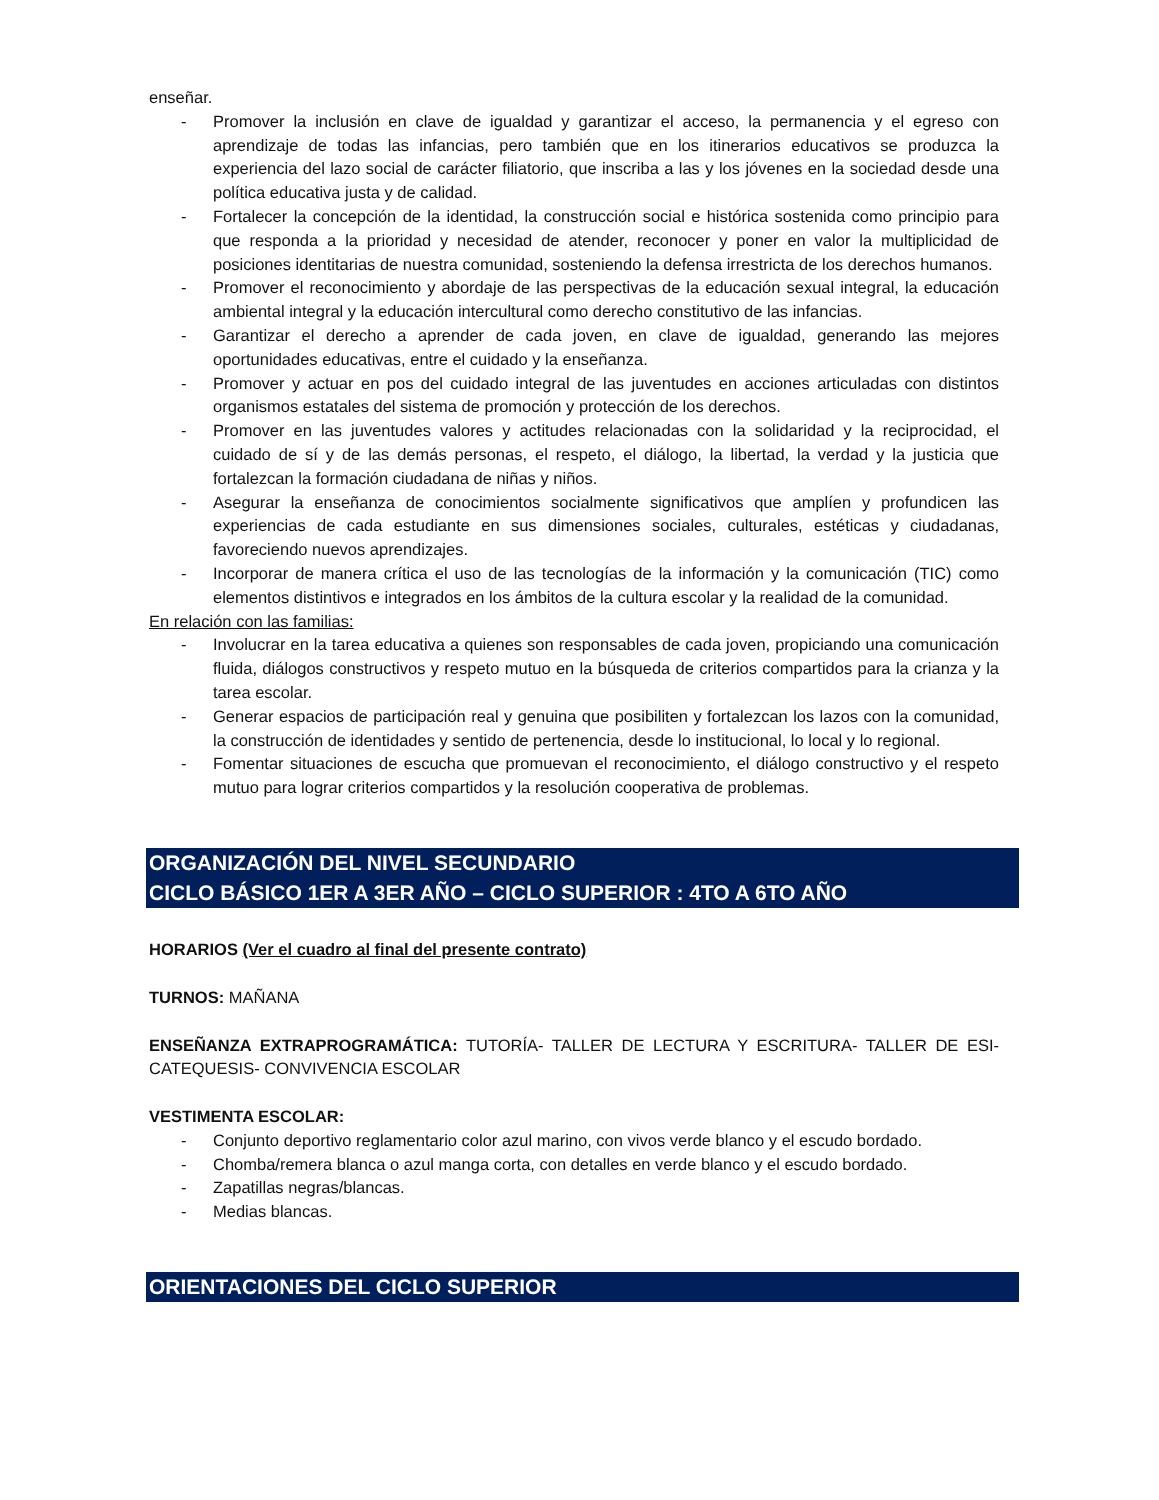enseñar.
- Promover la inclusión en clave de igualdad y garantizar el acceso, la permanencia y el egreso con aprendizaje de todas las infancias, pero también que en los itinerarios educativos se produzca la experiencia del lazo social de carácter filiatorio, que inscriba a las y los jóvenes en la sociedad desde una política educativa justa y de calidad.
- Fortalecer la concepción de la identidad, la construcción social e histórica sostenida como principio para que responda a la prioridad y necesidad de atender, reconocer y poner en valor la multiplicidad de posiciones identitarias de nuestra comunidad, sosteniendo la defensa irrestricta de los derechos humanos.
- Promover el reconocimiento y abordaje de las perspectivas de la educación sexual integral, la educación ambiental integral y la educación intercultural como derecho constitutivo de las infancias.
- Garantizar el derecho a aprender de cada joven, en clave de igualdad, generando las mejores oportunidades educativas, entre el cuidado y la enseñanza.
- Promover y actuar en pos del cuidado integral de las juventudes en acciones articuladas con distintos organismos estatales del sistema de promoción y protección de los derechos.
- Promover en las juventudes valores y actitudes relacionadas con la solidaridad y la reciprocidad, el cuidado de sí y de las demás personas, el respeto, el diálogo, la libertad, la verdad y la justicia que fortalezcan la formación ciudadana de niñas y niños.
- Asegurar la enseñanza de conocimientos socialmente significativos que amplíen y profundicen las experiencias de cada estudiante en sus dimensiones sociales, culturales, estéticas y ciudadanas, favoreciendo nuevos aprendizajes.
- Incorporar de manera crítica el uso de las tecnologías de la información y la comunicación (TIC) como elementos distintivos e integrados en los ámbitos de la cultura escolar y la realidad de la comunidad.
En relación con las familias:
- Involucrar en la tarea educativa a quienes son responsables de cada joven, propiciando una comunicación fluida, diálogos constructivos y respeto mutuo en la búsqueda de criterios compartidos para la crianza y la tarea escolar.
- Generar espacios de participación real y genuina que posibiliten y fortalezcan los lazos con la comunidad, la construcción de identidades y sentido de pertenencia, desde lo institucional, lo local y lo regional.
- Fomentar situaciones de escucha que promuevan el reconocimiento, el diálogo constructivo y el respeto mutuo para lograr criterios compartidos y la resolución cooperativa de problemas.
ORGANIZACIÓN DEL NIVEL SECUNDARIO
CICLO BÁSICO 1ER A 3ER AÑO – CICLO SUPERIOR : 4TO A 6TO AÑO
HORARIOS (Ver el cuadro al final del presente contrato)
TURNOS: MAÑANA
ENSEÑANZA EXTRAPROGRAMÁTICA: TUTORÍA- TALLER DE LECTURA Y ESCRITURA- TALLER DE ESI- CATEQUESIS- CONVIVENCIA ESCOLAR
VESTIMENTA ESCOLAR:
- Conjunto deportivo reglamentario color azul marino, con vivos verde blanco y el escudo bordado.
- Chomba/remera blanca o azul manga corta, con detalles en verde blanco y el escudo bordado.
- Zapatillas negras/blancas.
- Medias blancas.
ORIENTACIONES DEL CICLO SUPERIOR